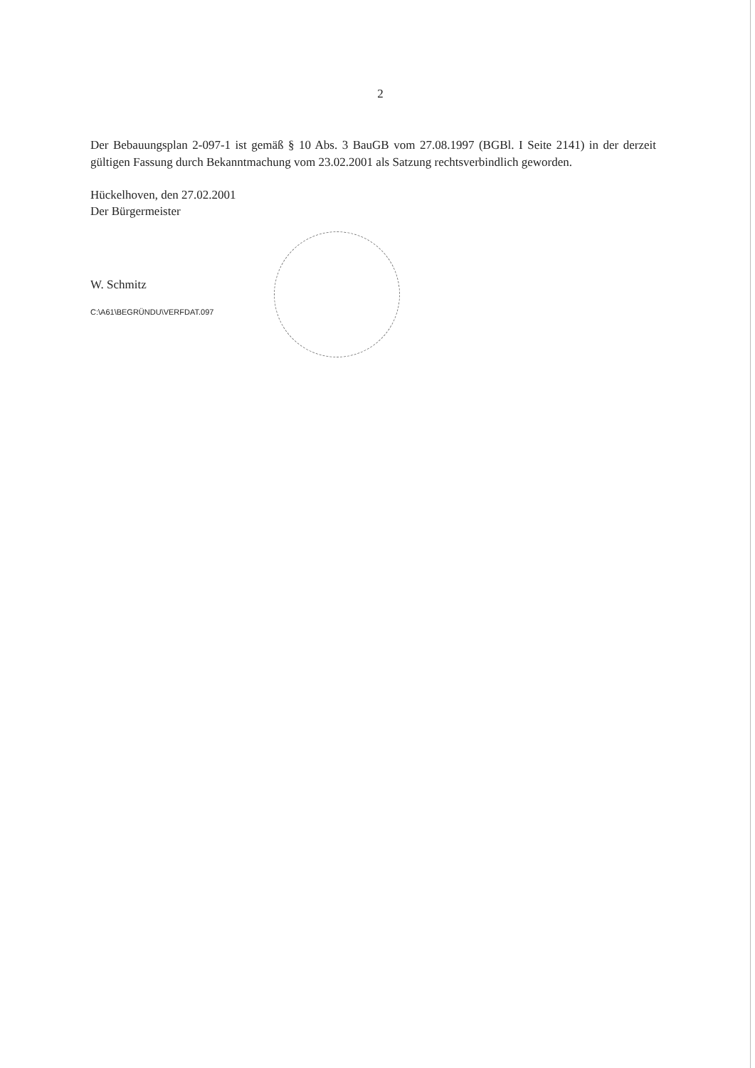2
Der Bebauungsplan 2-097-1 ist gemäß § 10 Abs. 3 BauGB vom 27.08.1997 (BGBl. I Seite 2141) in der derzeit gültigen Fassung durch Bekanntmachung vom 23.02.2001 als Satzung rechtsverbindlich geworden.
Hückelhoven, den 27.02.2001
Der Bürgermeister
W. Schmitz
C:\A61\BEGRÜNDU\VERFDAT.097